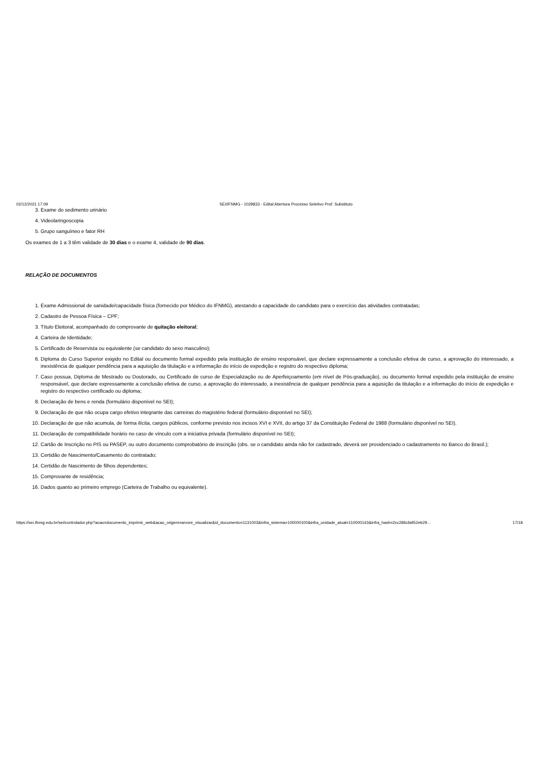02/12/2021 17:09 SEI/IFNMG - 1029833 - Edital Abertura Processo Seletivo Prof. Substituto
3. Exame do sedimento urinário
4. Videolaringoscopia
5. Grupo sanguíneo e fator RH
Os exames de 1 a 3 têm validade de 30 dias e o exame 4, validade de 90 dias.
RELAÇÃO DE DOCUMENTOS
1. Exame Admissional de sanidade/capacidade física (fornecido por Médico do IFNMG), atestando a capacidade do candidato para o exercício das atividades contratadas;
2. Cadastro de Pessoa Física – CPF;
3. Título Eleitoral, acompanhado do comprovante de quitação eleitoral;
4. Carteira de Identidade;
5. Certificado de Reservista ou equivalente (se candidato do sexo masculino);
6. Diploma do Curso Superior exigido no Edital ou documento formal expedido pela instituição de ensino responsável, que declare expressamente a conclusão efetiva de curso, a aprovação do interessado, a inexistência de qualquer pendência para a aquisição da titulação e a informação do início de expedição e registro do respectivo diploma;
7. Caso possua, Diploma de Mestrado ou Doutorado, ou Certificado de curso de Especialização ou de Aperfeiçoamento (em nível de Pós-graduação), ou documento formal expedido pela instituição de ensino responsável, que declare expressamente a conclusão efetiva de curso, a aprovação do interessado, a inexistência de qualquer pendência para a aquisição da titulação e a informação do início de expedição e registro do respectivo certificado ou diploma;
8. Declaração de bens e renda (formulário disponível no SEI);
9. Declaração de que não ocupa cargo efetivo integrante das carreiras do magistério federal (formulário disponível no SEI);
10. Declaração de que não acumula, de forma ilícita, cargos públicos, conforme previsto nos incisos XVI e XVII, do artigo 37 da Constituição Federal de 1988 (formulário disponível no SEI).
11. Declaração de compatibilidade horário no caso de vínculo com a iniciativa privada (formulário disponível no SEI);
12. Cartão de Inscrição no PIS ou PASEP, ou outro documento comprobatório de inscrição (obs. se o candidato ainda não for cadastrado, deverá ser providenciado o cadastramento no Banco do Brasil.);
13. Certidão de Nascimento/Casamento do contratado;
14. Certidão de Nascimento de filhos dependentes;
15. Comprovante de residência;
16. Dados quanto ao primeiro emprego (Carteira de Trabalho ou equivalente).
https://sei.ifnmg.edu.br/sei/controlador.php?acao=documento_imprimir_web&acao_origem=arvore_visualizar&id_documento=1131003&infra_sistema=100000100&infra_unidade_atual=110000143&infra_hash=2cc286cfa952eb29… 17/18